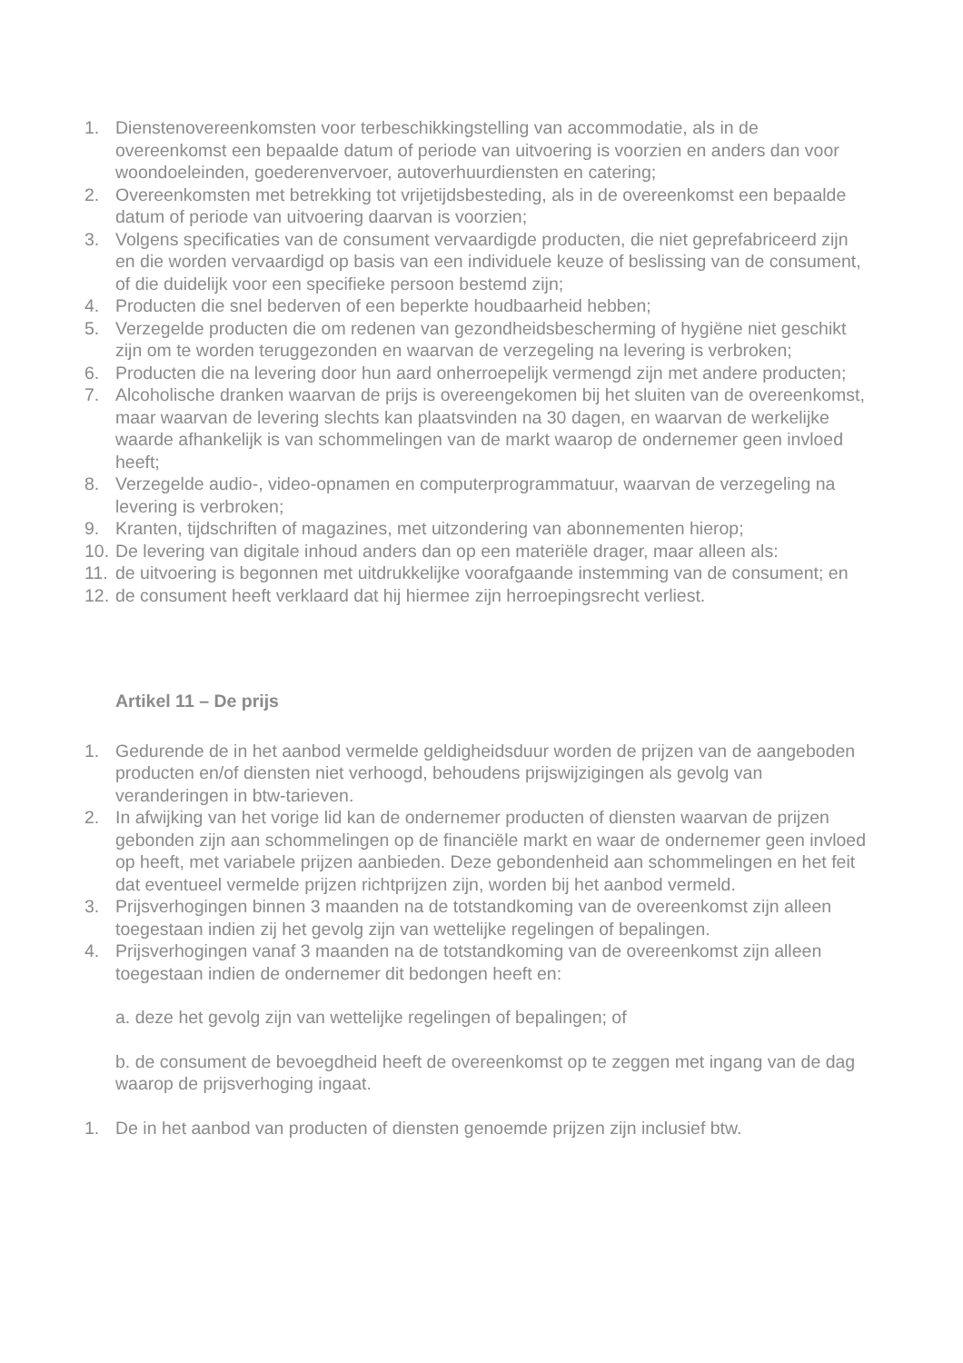1. Dienstenovereenkomsten voor terbeschikkingstelling van accommodatie, als in de overeenkomst een bepaalde datum of periode van uitvoering is voorzien en anders dan voor woondoeleinden, goederenvervoer, autoverhuurdiensten en catering;
2. Overeenkomsten met betrekking tot vrijetijdsbesteding, als in de overeenkomst een bepaalde datum of periode van uitvoering daarvan is voorzien;
3. Volgens specificaties van de consument vervaardigde producten, die niet geprefabriceerd zijn en die worden vervaardigd op basis van een individuele keuze of beslissing van de consument, of die duidelijk voor een specifieke persoon bestemd zijn;
4. Producten die snel bederven of een beperkte houdbaarheid hebben;
5. Verzegelde producten die om redenen van gezondheidsbescherming of hygiëne niet geschikt zijn om te worden teruggezonden en waarvan de verzegeling na levering is verbroken;
6. Producten die na levering door hun aard onherroepelijk vermengd zijn met andere producten;
7. Alcoholische dranken waarvan de prijs is overeengekomen bij het sluiten van de overeenkomst, maar waarvan de levering slechts kan plaatsvinden na 30 dagen, en waarvan de werkelijke waarde afhankelijk is van schommelingen van de markt waarop de ondernemer geen invloed heeft;
8. Verzegelde audio-, video-opnamen en computerprogrammatuur, waarvan de verzegeling na levering is verbroken;
9. Kranten, tijdschriften of magazines, met uitzondering van abonnementen hierop;
10. De levering van digitale inhoud anders dan op een materiële drager, maar alleen als:
11. de uitvoering is begonnen met uitdrukkelijke voorafgaande instemming van de consument; en
12. de consument heeft verklaard dat hij hiermee zijn herroepingsrecht verliest.
Artikel 11 – De prijs
1. Gedurende de in het aanbod vermelde geldigheidsduur worden de prijzen van de aangeboden producten en/of diensten niet verhoogd, behoudens prijswijzigingen als gevolg van veranderingen in btw-tarieven.
2. In afwijking van het vorige lid kan de ondernemer producten of diensten waarvan de prijzen gebonden zijn aan schommelingen op de financiële markt en waar de ondernemer geen invloed op heeft, met variabele prijzen aanbieden. Deze gebondenheid aan schommelingen en het feit dat eventueel vermelde prijzen richtprijzen zijn, worden bij het aanbod vermeld.
3. Prijsverhogingen binnen 3 maanden na de totstandkoming van de overeenkomst zijn alleen toegestaan indien zij het gevolg zijn van wettelijke regelingen of bepalingen.
4. Prijsverhogingen vanaf 3 maanden na de totstandkoming van de overeenkomst zijn alleen toegestaan indien de ondernemer dit bedongen heeft en:
a. deze het gevolg zijn van wettelijke regelingen of bepalingen; of
b. de consument de bevoegdheid heeft de overeenkomst op te zeggen met ingang van de dag waarop de prijsverhoging ingaat.
1. De in het aanbod van producten of diensten genoemde prijzen zijn inclusief btw.